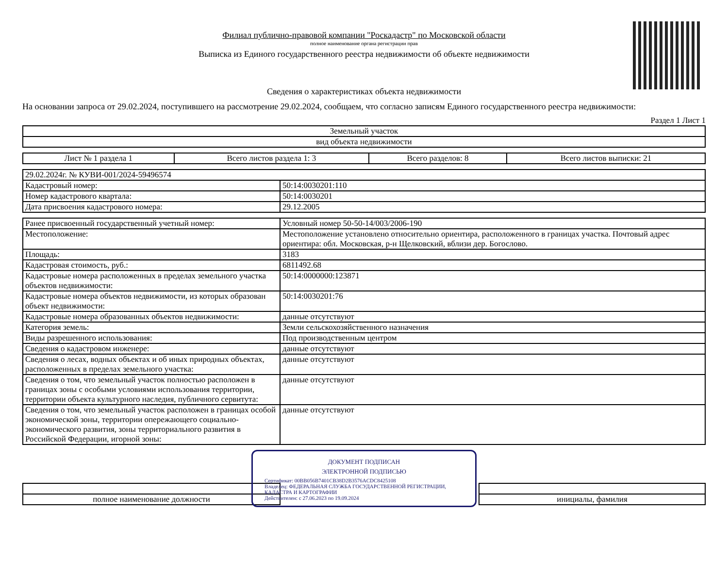Филиал публично-правовой компании "Роскадастр" по Московской области
полное наименование органа регистрации прав
Выписка из Единого государственного реестра недвижимости об объекте недвижимости
Сведения о характеристиках объекта недвижимости
На основании запроса от 29.02.2024, поступившего на рассмотрение 29.02.2024, сообщаем, что согласно записям Единого государственного реестра недвижимости:
Раздел 1 Лист 1
| Земельный участок |
| вид объекта недвижимости |
| Лист № 1 раздела 1 | Всего листов раздела 1: 3 | Всего разделов: 8 | Всего листов выписки: 21 |
| 29.02.2024г. № КУВИ-001/2024-59496574 | |
| Кадастровый номер: | 50:14:0030201:110 |
| Номер кадастрового квартала: | 50:14:0030201 |
| Дата присвоения кадастрового номера: | 29.12.2005 |
| Ранее присвоенный государственный учетный номер: | Условный номер 50-50-14/003/2006-190 |
| Местоположение: | Местоположение установлено относительно ориентира, расположенного в границах участка. Почтовый адрес ориентира: обл. Московская, р-н Щелковский, вблизи дер. Богослово. |
| Площадь: | 3183 |
| Кадастровая стоимость, руб.: | 6811492.68 |
| Кадастровые номера расположенных в пределах земельного участка объектов недвижимости: | 50:14:0000000:123871 |
| Кадастровые номера объектов недвижимости, из которых образован объект недвижимости: | 50:14:0030201:76 |
| Кадастровые номера образованных объектов недвижимости: | данные отсутствуют |
| Категория земель: | Земли сельскохозяйственного назначения |
| Виды разрешенного использования: | Под производственным центром |
| Сведения о кадастровом инженере: | данные отсутствуют |
| Сведения о лесах, водных объектах и об иных природных объектах, расположенных в пределах земельного участка: | данные отсутствуют |
| Сведения о том, что земельный участок полностью расположен в границах зоны с особыми условиями использования территории, территории объекта культурного наследия, публичного сервитута: | данные отсутствуют |
| Сведения о том, что земельный участок расположен в границах особой экономической зоны, территории опережающего социально-экономического развития, зоны территориального развития в Российской Федерации, игорной зоны: | данные отсутствуют |
ДОКУМЕНТ ПОДПИСАН
ЭЛЕКТРОННОЙ ПОДПИСЬЮ
Сертификат: 00BB056B7401CB38D2B3576ACDC8425108
Владелец: ФЕДЕРАЛЬНАЯ СЛУЖБА ГОСУДАРСТВЕННОЙ РЕГИСТРАЦИИ, КАДАСТРА И КАРТОГРАФИИ
Действителен: с 27.06.2023 по 19.09.2024
| полное наименование должности | | инициалы, фамилия |